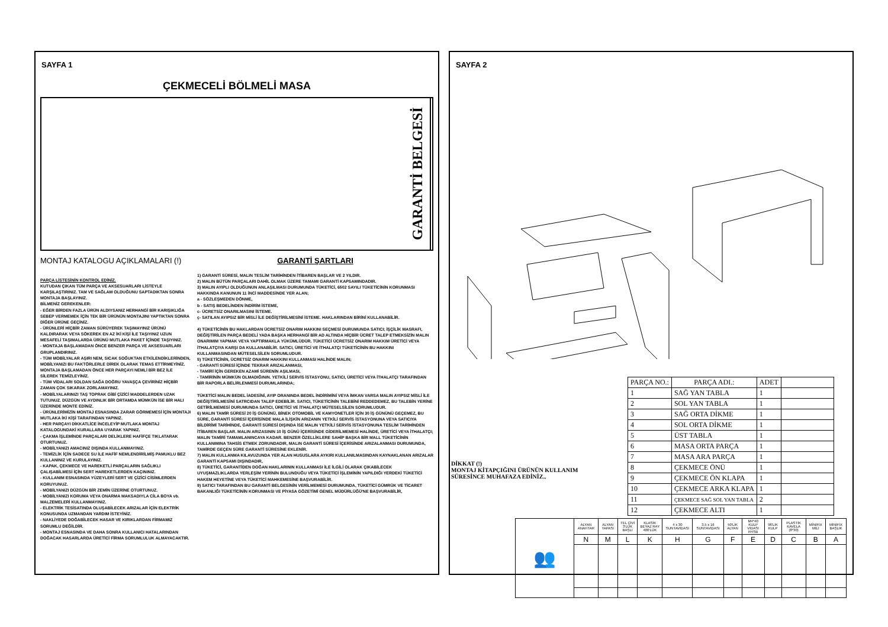SAYFA 1
ÇEKMECELİ BÖLMELİ MASA
GARANTİ BELGESİ
MONTAJ KATALOGU AÇIKLAMALARI (!)
PARÇA LİSTESİNİN KONTROL EDİNİZ.
KUTUDAN ÇIKAN TÜM PARÇA VE AKSESUARLARI LİSTEYLE KARŞILAŞTIRINIZ. TAM VE SAĞLAM OLDUĞUNU SAPTADIKTAN SONRA MONTAJA BAŞLAYINIZ.
BİLMENİZ GEREKENLER:
- EĞER BİRDEN FAZLA ÜRÜN ALDIYSANIZ HERHANGİ BİR KARIŞIKLIĞA SEBEP VERMEMEK İÇİN TEK BİR ÜRÜNÜN MONTAJINI YAPTIKTAN SONRA DİĞER ÜRÜNE GEÇİNİZ.
- ÜRÜNLERİ HİÇBİR ZAMAN SÜRÜYEREK TAŞIMAYINIZ ÜRÜNÜ KALDIRARAK VEYA SÖKEREK EN AZ İKİ KİŞİ İLE TAŞIYINIZ UZUN MESAFELİ TAŞIMALARDA ÜRÜNÜ MUTLAKA PAKET İÇİNDE TAŞIYINIZ.
- MONTAJA BAŞLAMADAN ÖNCE BENZER PARÇA VE AKSESUARLARI GRUPLANDIRINIZ.
- TÜM MOBİLYALAR AŞIRI NEM, SICAK SOĞUKTAN ETKİLENDİKLERİNDEN, MOBİLYANIZI BU FAKTÖRLERLE DİREK OLARAK TEMAS ETTİRMEYİNİZ. MONTAJA BAŞLAMADAN ÖNCE HER PARÇAYI NEMLİ BİR BEZ İLE SİLEREK TEMİZLEYİNİZ.
- TÜM VİDALARI SOLDAN SAĞA DOĞRU YAVAŞÇA ÇEVİRİNİZ HİÇBİR ZAMAN ÇOK SIKARAK ZORLAMAYINIZ.
- MOBİLYALARINIZI TAŞ TOPRAK GİBİ ÇİZİCİ MADDELERDEN UZAK TUTUNUZ. DÜZGÜN VE AYDINLIK BİR ORTAMDA MÜMKÜN İSE BİR HALI ÜZERİNDE MONTE EDİNİZ.
- ÜRÜNLERİMİZİN MONTAJ ESNASINDA ZARAR GÖRMEMESİ İÇİN MONTAJI MUTLAKA İKİ KİŞİ TARAFINDAN YAPINIZ.
- HER PARÇAYI DİKKATLİCE İNCELEYİP MUTLAKA MONTAJ KATALOGUNDAKİ KURALLARA UYARAK YAPINIZ.
- ÇAKMA İŞLEMİNDE PARÇALARI DELİKLERE HAFİFÇE TIKLATARAK OTURTUNUZ.
- MOBİLYANIZI AMACINIZ DIŞINDA KULLANMAYINIZ.
- TEMİZLİK İÇİN SADECE SU İLE HAFİF NEMLENDİRİLMİŞ PAMUKLU BEZ KULLANINIZ VE KURULAYINIZ.
- KAPAK, ÇEKMECE VE HAREKETLİ PARÇALARIN SAĞLIKLI ÇALIŞABİLMESİ İÇİN SERT HAREKETLERDEN KAÇININIZ.
- KULLANIM ESNASINDA YÜZEYLERİ SERT VE ÇİZİCİ CİSİMLERDEN KORUYUNUZ.
- MOBİLYANIZI DÜZGÜN BİR ZEMİN ÜZERİNE OTURTUNUZ.
- MOBİLYANIZI KORUMA VEYA ONARMA MAKSADIYLA CİLA BOYA vb. MALZEMELERİ KULLANMAYINIZ.
- ELEKTRİK TESİSATINDA OLUŞABİLECEK ARIZALAR İÇİN ELEKTRİK KONUSUNDA UZMANDAN YARDIM İSTEYİNİZ.
- NAKLİYEDE DOĞABİLECEK HASAR VE KIRIKLARDAN FİRMAMIZ SORUMLU DEĞİLDİR.
- MONTAJ ESNASINDA VE DAHA SONRA KULLANICI HATALARINDAN DOĞACAK HASARLARDA ÜRETİCİ FİRMA SORUMLULUK ALMAYACAKTIR.
GARANTİ ŞARTLARI
1) GARANTİ SÜRESİ, MALIN TESLİM TARİHİNDEN İTİBAREN BAŞLAR VE 2 YILDIR.
2) MALIN BÜTÜN PARÇALARI DAHİL OLMAK ÜZERE TAMAMI GARANTİ KAPSAMINDADIR.
3) MALIN AYIPLI OLDUĞUNUN ANLAŞILMASI DURUMUNDA TÜKETİCİ, 6502 SAYILI TÜKETİCİNİN KORUNMASI HAKKINDA KANUNUN 11 İNCİ MADDESİNDE YER ALAN;
a - SÖZLEŞMEDEN DÖNME,
b - SATIŞ BEDELİNDEN İNDİRİM İSTEME,
c- ÜCRETSİZ ONARILMASINI İSTEME.
ç- SATILAN AYIPSIZ BİR MİSLİ İLE DEĞİŞTİRİLMESİNİ İSTEME. HAKLARINDAN BİRİNİ KULLANABİLİR.
4) TÜKETİCİNİN BU HAKLARDAN ÜCRETSİZ ONARIM HAKKINI SEÇMESİ DURUMUNDA SATICI; İŞÇİLİK MASRAFI, DEĞİŞTİRİLEN PARÇA BEDELİ YADA BAŞKA HERHANGİ BİR AD ALTINDA HİÇBİR ÜCRET TALEP ETMEKSİZİN MALIN ONARIMIM YAPMAK VEYA YAPTIRMAKLA YÜKÜMLÜDÜR. TÜKETİCİ ÜCRETSİZ ONARIM HAKKIM ÜRETİCİ VEYA İTHALATÇIYA KARŞI DA KULLANABİLİR. SATICI, ÜRETİCİ VE İTHALATÇI TÜKETİCİNİN BU HAKKINI KULLANMASINDAN MÜTESELSİLEN SORUMLUDUR.
5) TÜKETİCİNİN, ÜCRETSİZ ONARIM HAKKINI KULLANMASI HALİNDE MALIN;
- GARANTİ SÜRESİ İÇİNDE TEKRAR ARIZALANMASI,
- TAMİRİ İÇİN GEREKEN AZAMİ SÜRENİN AŞILMASI,
- TAMİRİNİN MÜMKÜN OLMADIĞININ. YETKİLİ SERVİS İSTASYONU, SATICI, ÜRETİCİ VEYA İTHALATÇI TARAFINDAN BİR RAPORLA BELİRLENMESİ DURUMLARINDA;
TÜKETİCİ MALIN BEDEL İADESİNİ, AYIP ORANINDA BEDEL İNDİRİMİNİ VEYA İMKAN VARSA MALIN AYIPSIZ MİSLİ İLE DEĞİŞTİRİLMESİNİ SATRCIDAN TALEP EDEBİLİR. SATICI, TÜKETİCİNİN TALEBİNİ REDDEDEMEZ, BU TALEBİN YERİNE GETİRİLMEMESİ DURUMUNDA SATICI, ÜRETİCİ VE İTHALATÇI MÜTESELSİLEN SORUMLUDUR.
6) MALIN TAMİR SÜRESİ 20 İŞ GÜNÜNÜ, BİNEK OTOMOBİL VE KAMYONETLER İÇİN 30 İŞ GÜNÜNÜ GEÇEMEZ, BU SÜRE, GARANTİ SÜRESİ İÇERİSİNDE MALA İLİŞKİN ARIZANIN YETKİLİ SERVİS İSTASYONUNA VEYA SATICIYA BİLDİRİMİ TARİHİNDE, GARANTİ SÜRESİ DIŞINDA İSE MALIN YETKİLİ SERVİS İSTASYONUNA TESLİM TARİHİNDEN İTİBAREN BAŞLAR. MALIN ARIZASININ 10 İŞ GÜNÜ İÇERİSİNDE GİDERİLMEMESİ HALİNDE, ÜRETİCİ VEYA İTHALATÇI; MALIN TAMİRİ TAMAMLANINCAYA KADAR. BENZER ÖZELLİKLERE SAHİP BAŞKA BİR MALL TÜKETİCİNİN KULLANIMINA TAHSİS ETMEK ZORUNDADIR, MALIN GARANTİ SÜRESİ İÇERİSİNDE ARIZALANMASI DURUMUNDA, TAMİRDE GEÇEN SÜRE GARANTİ SÜRESİNE EKLENİR.
7) MALIN KULLANMA KILAVUZUNDA YER ALAN HUSUSLARA AYKIRI KULLANILMASINDAN KAYNAKLANAN ARIZALAR GARANTİ KAPSAMI DIŞINDADIR,
8) TÜKETİCİ, GARANTİDEN DOĞAN HAKLARININ KULLANMASI İLE İLGİLİ OLARAK ÇIKABİLECEK UYUŞMAZLIKLARDA YERLEŞİM YERİNİN BULUNDUĞU VEYA TÜKETİCİ İŞLEMİNİN YAPILDIĞI YERDEKİ TÜKETİCİ HAKEM HEYETİNE VEYA TÜKETİCİ MAHKEMESİNE BAŞVURABİLİR.
9) SATICI TARAFINDAN BU GARANTİ BELGESİNİN VERİLMEMESİ DURUMUNDA, TÜKETİCİ GÜMRÜK VE TİCARET BAKANLIĞI TÜKETİCİNİN KORUNMASI VE PİYASA GÖZETİMİ GENEL MÜDÜRLÜĞÜ'NE BAŞVURABİLİR,
SAYFA 2
DİKKAT (!)
MONTAJ KİTAPÇIĞINI ÜRÜNÜN KULLANIM
SÜRESİNCE MUHAFAZA EDİNİZ..
| PARÇA NO.: | PARÇA ADI.: | ADET | |
| --- | --- | --- | --- |
| 1 | SAĞ YAN TABLA | 1 | |
| 2 | SOL YAN TABLA | 1 | |
| 3 | SAĞ ORTA DİKME | 1 | |
| 4 | SOL ORTA DİKME | 1 | |
| 5 | ÜST TABLA | 1 | |
| 6 | MASA ORTA PARÇA | 1 | |
| 7 | MASA ARA PARÇA | 1 | |
| 8 | ÇEKMECE ÖNÜ | 1 | |
| 9 | ÇEKMECE ÖN KLAPA | 1 | |
| 10 | ÇEKMECE ARKA KLAPA | 1 | |
| 11 | ÇEKMECE SAĞ SOL YAN TABLA | 2 | |
| 12 | ÇEKMECE ALTI | 1 | |
| 👥 | ALYAN ANAHTAR | ALYAN TAPASI | TEL ÇİVİ 3'LÜK BAŞLI | KLASİK BEYAZ RAY 400'LÜK | 4 x 30 SUNTAVİDASI | 3.5 x 16 SUNTAVİDASI | 50'LİK ALYAN | M4*40 KULP VİDASI RYSB | 96'LIK KULP | PLASTİK KAVELA (8*30) | MİNİFİX MİLİ | MİNİFİX BAŞLIK |
| | N | M | L | K | H | G | F | E | D | C | B | A |